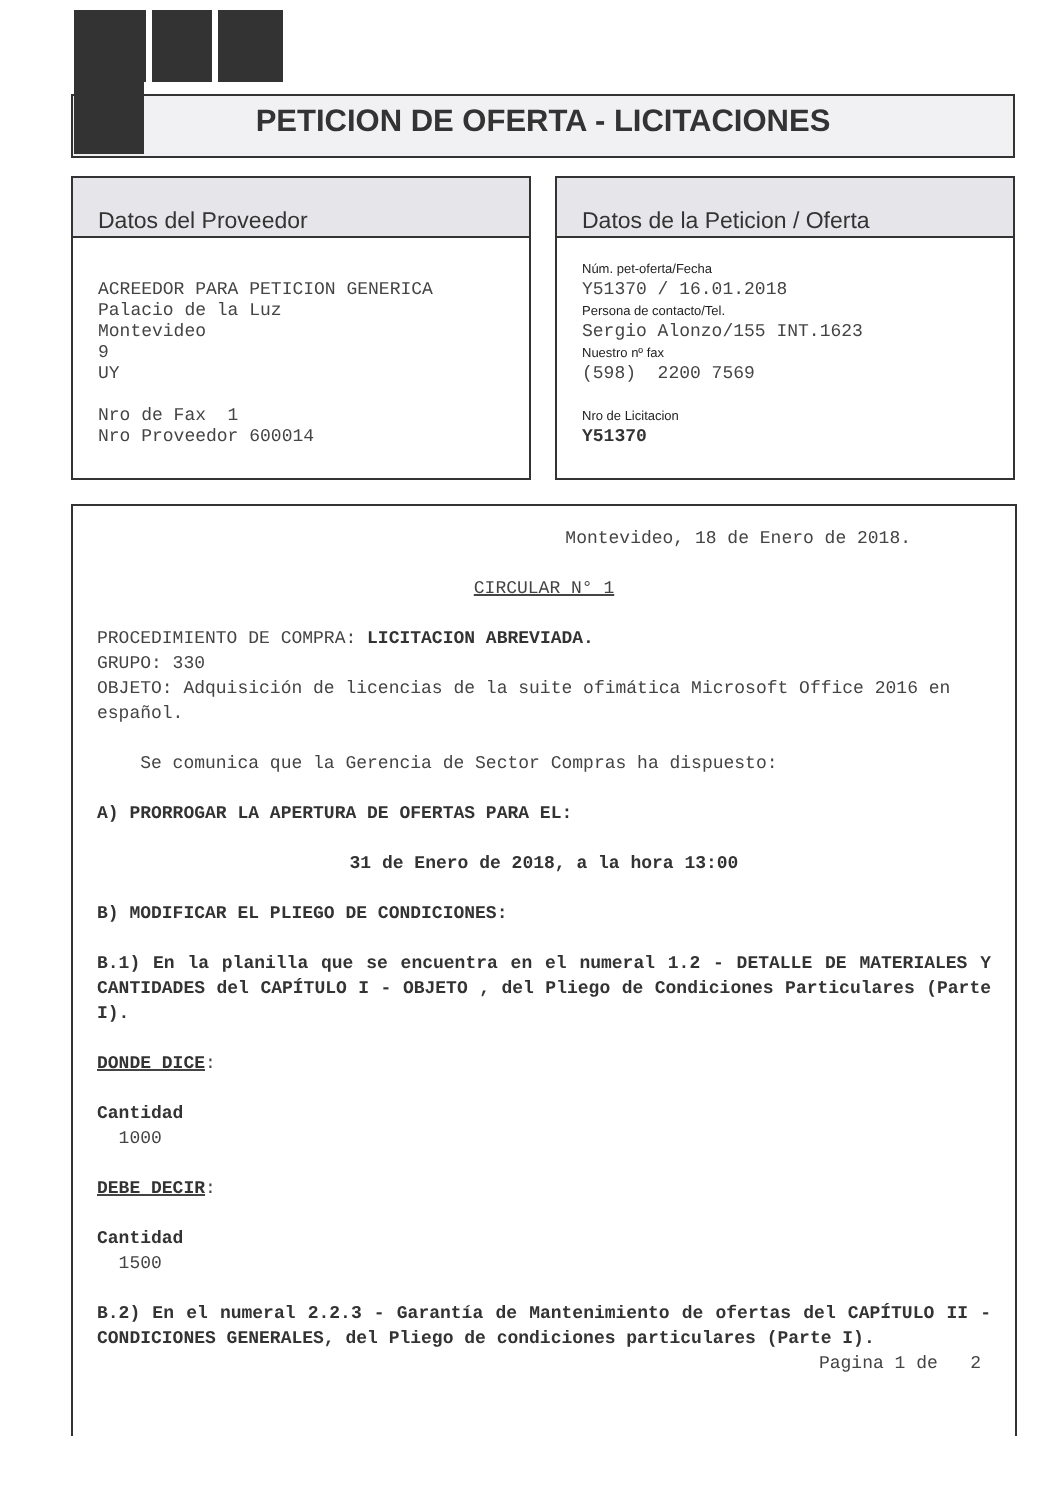PETICION DE OFERTA - LICITACIONES
Datos del Proveedor
ACREEDOR PARA PETICION GENERICA
Palacio de la Luz
Montevideo
9
UY
Nro de Fax 1
Nro Proveedor 600014
Datos de la Peticion / Oferta
Núm. pet-oferta/Fecha
Y51370 / 16.01.2018
Persona de contacto/Tel.
Sergio Alonzo/155 INT.1623
Nuestro nº fax
(598) 2200 7569
Nro de Licitacion
Y51370
Montevideo, 18 de Enero de 2018.
CIRCULAR N° 1
PROCEDIMIENTO DE COMPRA: LICITACION ABREVIADA.
GRUPO: 330
OBJETO: Adquisición de licencias de la suite ofimática Microsoft Office 2016 en español.
Se comunica que la Gerencia de Sector Compras ha dispuesto:
A) PRORROGAR LA APERTURA DE OFERTAS PARA EL:
31 de Enero de 2018, a la hora 13:00
B) MODIFICAR EL PLIEGO DE CONDICIONES:
B.1) En la planilla que se encuentra en el numeral 1.2 - DETALLE DE MATERIALES Y CANTIDADES del CAPÍTULO I - OBJETO , del Pliego de Condiciones Particulares (Parte I).
DONDE DICE:
Cantidad
1000
DEBE DECIR:
Cantidad
1500
B.2) En el numeral 2.2.3 - Garantía de Mantenimiento de ofertas del CAPÍTULO II - CONDICIONES GENERALES, del Pliego de condiciones particulares (Parte I).
Pagina 1 de 2